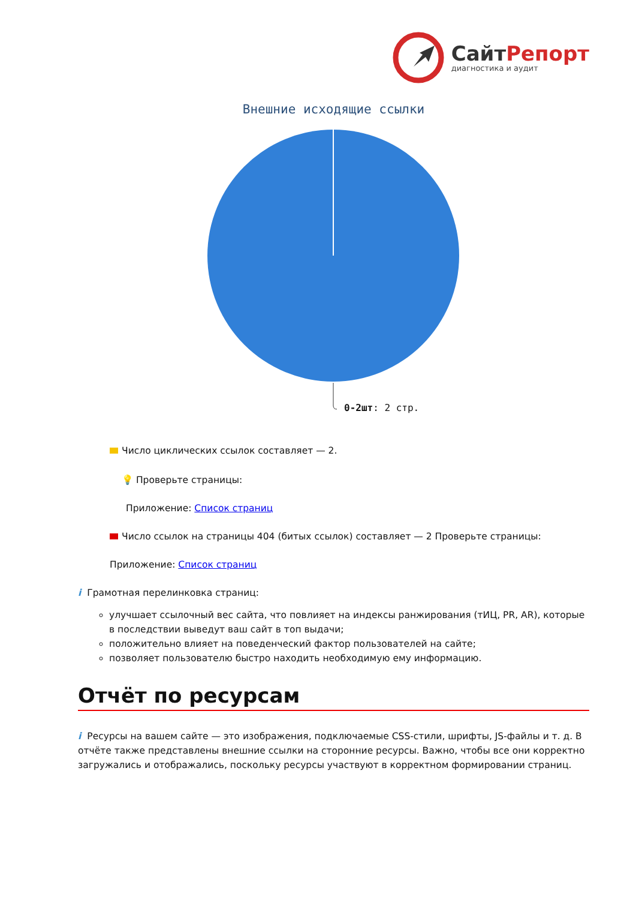СайтРепорт
диагностика и аудит
Внешние исходящие ссылки
0-2шт: 2 стр.
Число циклических ссылок составляет — 2.
💡 Проверьте страницы:
Приложение: Список страниц
Число ссылок на страницы 404 (битых ссылок) составляет — 2 Проверьте страницы:
Приложение: Список страниц
i Грамотная перелинковка страниц:
улучшает ссылочный вес сайта, что повлияет на индексы ранжирования (тИЦ, PR, AR), которые в последствии выведут ваш сайт в топ выдачи;
положительно влияет на поведенческий фактор пользователей на сайте;
позволяет пользователю быстро находить необходимую ему информацию.
Отчёт по ресурсам
i Ресурсы на вашем сайте — это изображения, подключаемые CSS-стили, шрифты, JS-файлы и т. д. В отчёте также представлены внешние ссылки на сторонние ресурсы. Важно, чтобы все они корректно загружались и отображались, поскольку ресурсы участвуют в корректном формировании страниц.